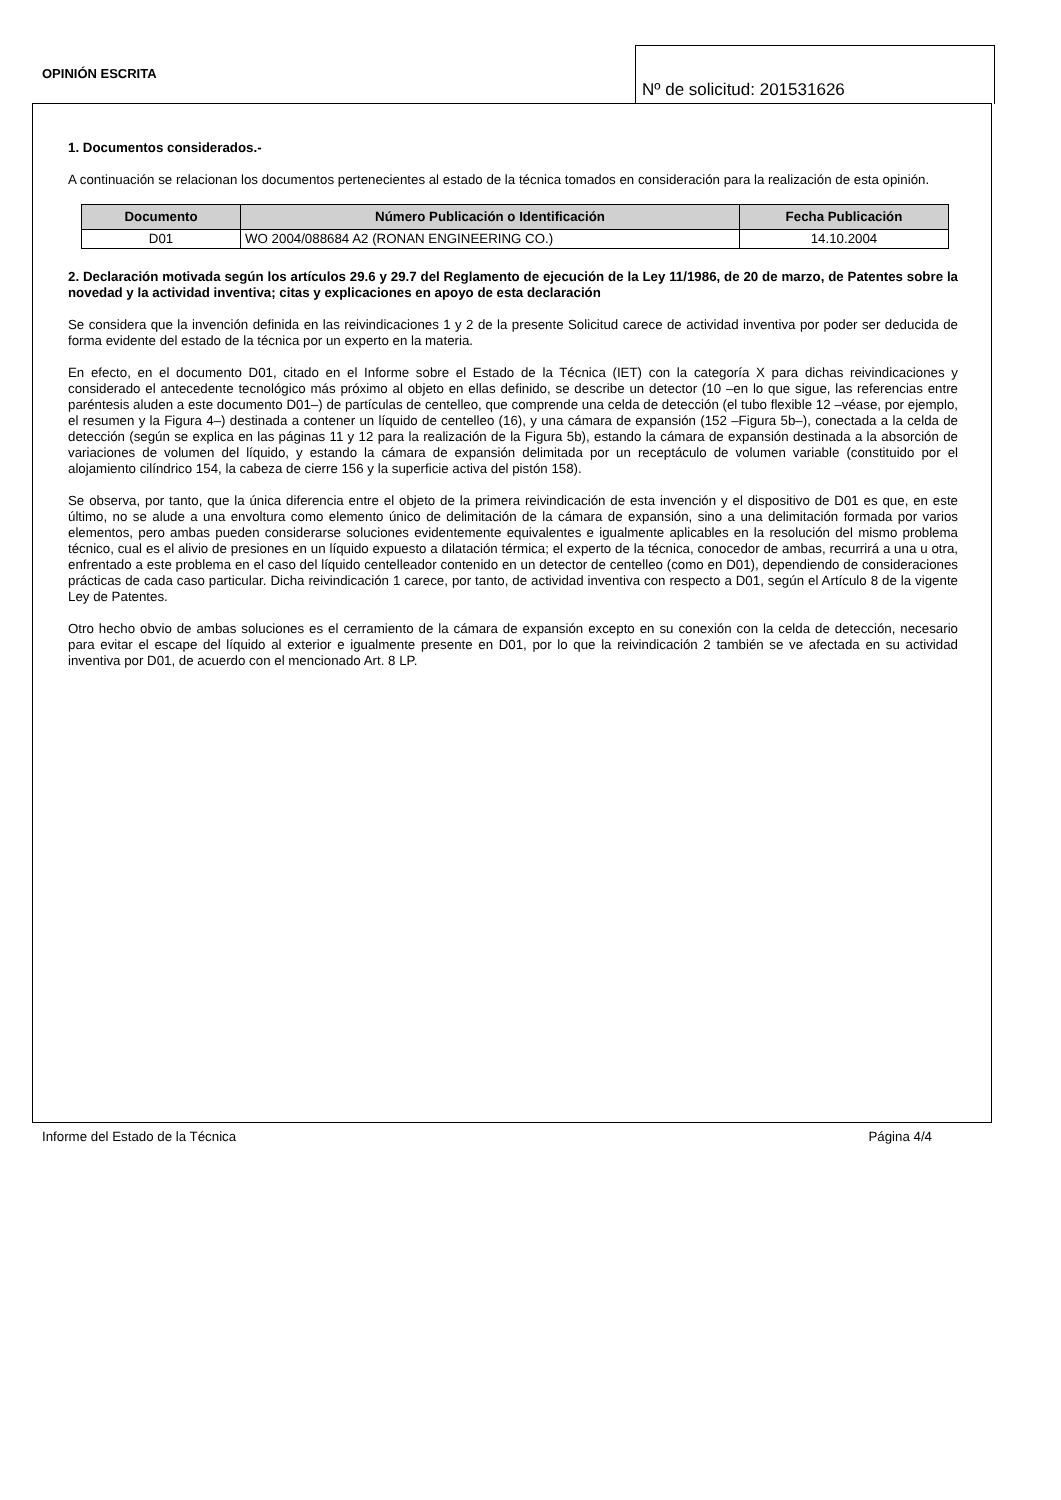OPINIÓN ESCRITA
Nº de solicitud: 201531626
1. Documentos considerados.-
A continuación se relacionan los documentos pertenecientes al estado de la técnica tomados en consideración para la realización de esta opinión.
| Documento | Número Publicación o Identificación | Fecha Publicación |
| --- | --- | --- |
| D01 | WO 2004/088684 A2 (RONAN ENGINEERING CO.) | 14.10.2004 |
2. Declaración motivada según los artículos 29.6 y 29.7 del Reglamento de ejecución de la Ley 11/1986, de 20 de marzo, de Patentes sobre la novedad y la actividad inventiva; citas y explicaciones en apoyo de esta declaración
Se considera que la invención definida en las reivindicaciones 1 y 2 de la presente Solicitud carece de actividad inventiva por poder ser deducida de forma evidente del estado de la técnica por un experto en la materia.
En efecto, en el documento D01, citado en el Informe sobre el Estado de la Técnica (IET) con la categoría X para dichas reivindicaciones y considerado el antecedente tecnológico más próximo al objeto en ellas definido, se describe un detector (10 –en lo que sigue, las referencias entre paréntesis aluden a este documento D01–) de partículas de centelleo, que comprende una celda de detección (el tubo flexible 12 –véase, por ejemplo, el resumen y la Figura 4–) destinada a contener un líquido de centelleo (16), y una cámara de expansión (152 –Figura 5b–), conectada a la celda de detección (según se explica en las páginas 11 y 12 para la realización de la Figura 5b), estando la cámara de expansión destinada a la absorción de variaciones de volumen del líquido, y estando la cámara de expansión delimitada por un receptáculo de volumen variable (constituido por el alojamiento cilíndrico 154, la cabeza de cierre 156 y la superficie activa del pistón 158).
Se observa, por tanto, que la única diferencia entre el objeto de la primera reivindicación de esta invención y el dispositivo de D01 es que, en este último, no se alude a una envoltura como elemento único de delimitación de la cámara de expansión, sino a una delimitación formada por varios elementos, pero ambas pueden considerarse soluciones evidentemente equivalentes e igualmente aplicables en la resolución del mismo problema técnico, cual es el alivio de presiones en un líquido expuesto a dilatación térmica; el experto de la técnica, conocedor de ambas, recurrirá a una u otra, enfrentado a este problema en el caso del líquido centelleador contenido en un detector de centelleo (como en D01), dependiendo de consideraciones prácticas de cada caso particular. Dicha reivindicación 1 carece, por tanto, de actividad inventiva con respecto a D01, según el Artículo 8 de la vigente Ley de Patentes.
Otro hecho obvio de ambas soluciones es el cerramiento de la cámara de expansión excepto en su conexión con la celda de detección, necesario para evitar el escape del líquido al exterior e igualmente presente en D01, por lo que la reivindicación 2 también se ve afectada en su actividad inventiva por D01, de acuerdo con el mencionado Art. 8 LP.
Informe del Estado de la Técnica Página 4/4